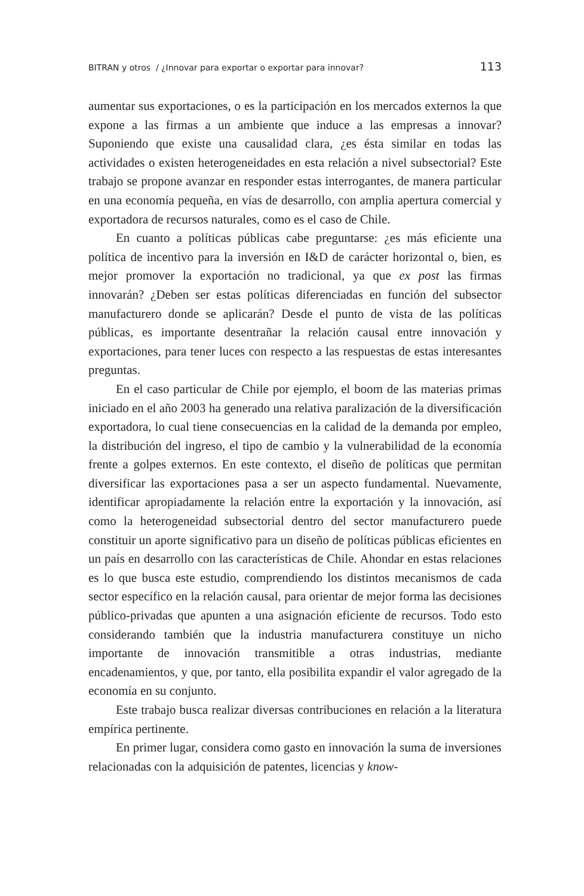BITRAN y otros / ¿Innovar para exportar o exportar para innovar? 113
aumentar sus exportaciones, o es la participación en los mercados externos la que expone a las firmas a un ambiente que induce a las empresas a innovar? Suponiendo que existe una causalidad clara, ¿es ésta similar en todas las actividades o existen heterogeneidades en esta relación a nivel subsectorial? Este trabajo se propone avanzar en responder estas interrogantes, de manera particular en una economía pequeña, en vías de desarrollo, con amplia apertura comercial y exportadora de recursos naturales, como es el caso de Chile.
En cuanto a políticas públicas cabe preguntarse: ¿es más eficiente una política de incentivo para la inversión en I&D de carácter horizontal o, bien, es mejor promover la exportación no tradicional, ya que ex post las firmas innovarán? ¿Deben ser estas políticas diferenciadas en función del subsector manufacturero donde se aplicarán? Desde el punto de vista de las políticas públicas, es importante desentrañar la relación causal entre innovación y exportaciones, para tener luces con respecto a las respuestas de estas interesantes preguntas.
En el caso particular de Chile por ejemplo, el boom de las materias primas iniciado en el año 2003 ha generado una relativa paralización de la diversificación exportadora, lo cual tiene consecuencias en la calidad de la demanda por empleo, la distribución del ingreso, el tipo de cambio y la vulnerabilidad de la economía frente a golpes externos. En este contexto, el diseño de políticas que permitan diversificar las exportaciones pasa a ser un aspecto fundamental. Nuevamente, identificar apropiadamente la relación entre la exportación y la innovación, así como la heterogeneidad subsectorial dentro del sector manufacturero puede constituir un aporte significativo para un diseño de políticas públicas eficientes en un país en desarrollo con las características de Chile. Ahondar en estas relaciones es lo que busca este estudio, comprendiendo los distintos mecanismos de cada sector específico en la relación causal, para orientar de mejor forma las decisiones público-privadas que apunten a una asignación eficiente de recursos. Todo esto considerando también que la industria manufacturera constituye un nicho importante de innovación transmitible a otras industrias, mediante encadenamientos, y que, por tanto, ella posibilita expandir el valor agregado de la economía en su conjunto.
Este trabajo busca realizar diversas contribuciones en relación a la literatura empírica pertinente.
En primer lugar, considera como gasto en innovación la suma de inversiones relacionadas con la adquisición de patentes, licencias y know-